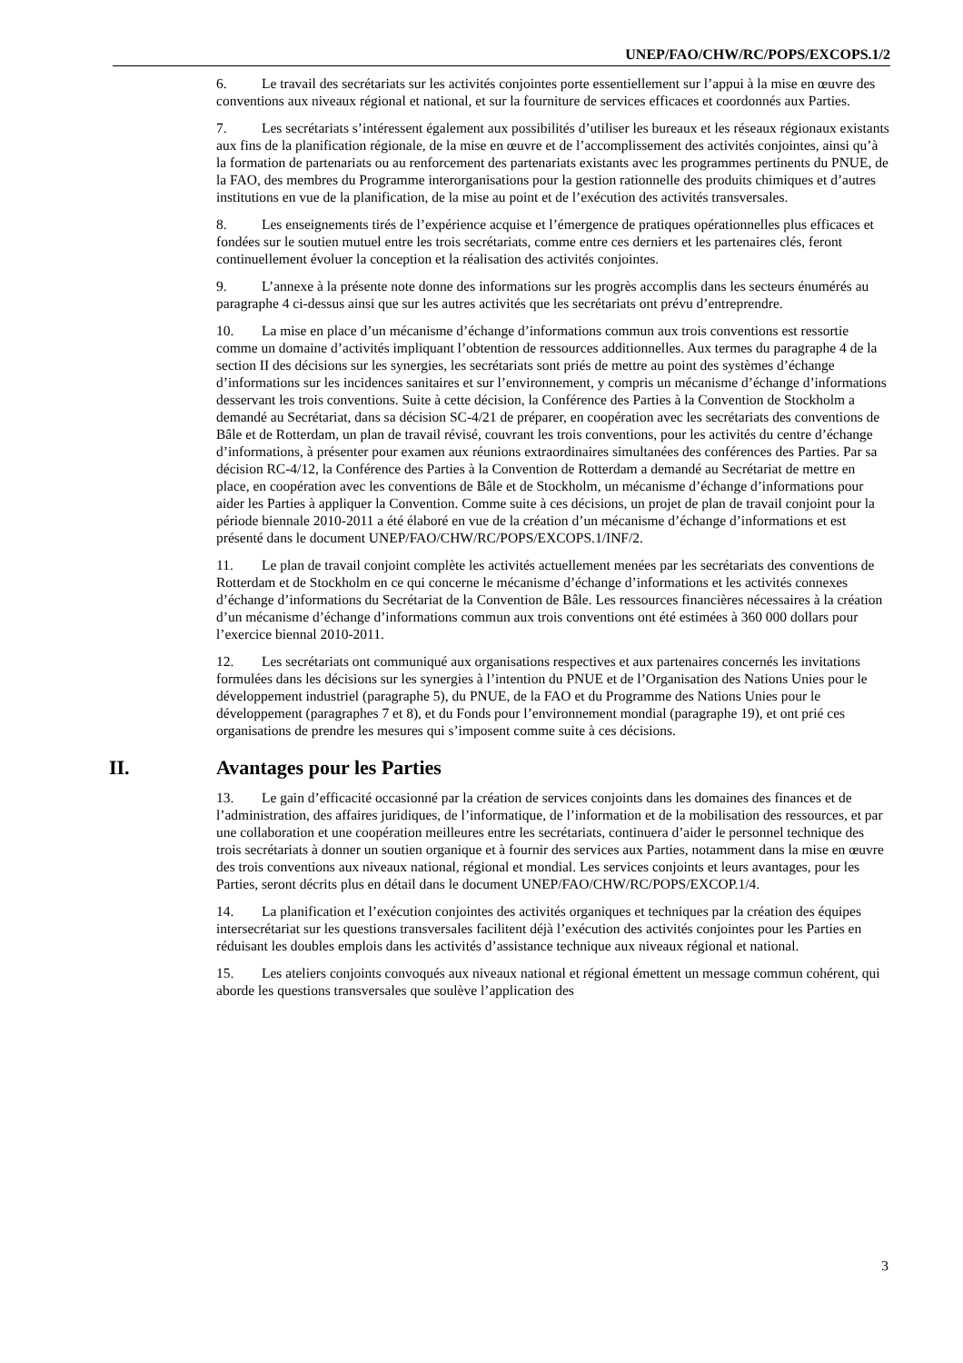UNEP/FAO/CHW/RC/POPS/EXCOPS.1/2
6. Le travail des secrétariats sur les activités conjointes porte essentiellement sur l’appui à la mise en œuvre des conventions aux niveaux régional et national, et sur la fourniture de services efficaces et coordonnés aux Parties.
7. Les secrétariats s’intéressent également aux possibilités d’utiliser les bureaux et les réseaux régionaux existants aux fins de la planification régionale, de la mise en œuvre et de l’accomplissement des activités conjointes, ainsi qu’à la formation de partenariats ou au renforcement des partenariats existants avec les programmes pertinents du PNUE, de la FAO, des membres du Programme interorganisations pour la gestion rationnelle des produits chimiques et d’autres institutions en vue de la planification, de la mise au point et de l’exécution des activités transversales.
8. Les enseignements tirés de l’expérience acquise et l’émergence de pratiques opérationnelles plus efficaces et fondées sur le soutien mutuel entre les trois secrétariats, comme entre ces derniers et les partenaires clés, feront continuellement évoluer la conception et la réalisation des activités conjointes.
9. L’annexe à la présente note donne des informations sur les progrès accomplis dans les secteurs énumérés au paragraphe 4 ci-dessus ainsi que sur les autres activités que les secrétariats ont prévu d’entreprendre.
10. La mise en place d’un mécanisme d’échange d’informations commun aux trois conventions est ressortie comme un domaine d’activités impliquant l’obtention de ressources additionnelles. Aux termes du paragraphe 4 de la section II des décisions sur les synergies, les secrétariats sont priés de mettre au point des systèmes d’échange d’informations sur les incidences sanitaires et sur l’environnement, y compris un mécanisme d’échange d’informations desservant les trois conventions. Suite à cette décision, la Conférence des Parties à la Convention de Stockholm a demandé au Secrétariat, dans sa décision SC-4/21 de préparer, en coopération avec les secrétariats des conventions de Bâle et de Rotterdam, un plan de travail révisé, couvrant les trois conventions, pour les activités du centre d’échange d’informations, à présenter pour examen aux réunions extraordinaires simultanées des conférences des Parties. Par sa décision RC-4/12, la Conférence des Parties à la Convention de Rotterdam a demandé au Secrétariat de mettre en place, en coopération avec les conventions de Bâle et de Stockholm, un mécanisme d’échange d’informations pour aider les Parties à appliquer la Convention. Comme suite à ces décisions, un projet de plan de travail conjoint pour la période biennale 2010-2011 a été élaboré en vue de la création d’un mécanisme d’échange d’informations et est présenté dans le document UNEP/FAO/CHW/RC/POPS/EXCOPS.1/INF/2.
11. Le plan de travail conjoint complète les activités actuellement menées par les secrétariats des conventions de Rotterdam et de Stockholm en ce qui concerne le mécanisme d’échange d’informations et les activités connexes d’échange d’informations du Secrétariat de la Convention de Bâle. Les ressources financières nécessaires à la création d’un mécanisme d’échange d’informations commun aux trois conventions ont été estimées à 360 000 dollars pour l’exercice biennal 2010-2011.
12. Les secrétariats ont communiqué aux organisations respectives et aux partenaires concernés les invitations formulées dans les décisions sur les synergies à l’intention du PNUE et de l’Organisation des Nations Unies pour le développement industriel (paragraphe 5), du PNUE, de la FAO et du Programme des Nations Unies pour le développement (paragraphes 7 et 8), et du Fonds pour l’environnement mondial (paragraphe 19), et ont prié ces organisations de prendre les mesures qui s’imposent comme suite à ces décisions.
II. Avantages pour les Parties
13. Le gain d’efficacité occasionné par la création de services conjoints dans les domaines des finances et de l’administration, des affaires juridiques, de l’informatique, de l’information et de la mobilisation des ressources, et par une collaboration et une coopération meilleures entre les secrétariats, continuera d’aider le personnel technique des trois secrétariats à donner un soutien organique et à fournir des services aux Parties, notamment dans la mise en œuvre des trois conventions aux niveaux national, régional et mondial. Les services conjoints et leurs avantages, pour les Parties, seront décrits plus en détail dans le document UNEP/FAO/CHW/RC/POPS/EXCOP.1/4.
14. La planification et l’exécution conjointes des activités organiques et techniques par la création des équipes intersecrétariat sur les questions transversales facilitent déjà l’exécution des activités conjointes pour les Parties en réduisant les doubles emplois dans les activités d’assistance technique aux niveaux régional et national.
15. Les ateliers conjoints convoqués aux niveaux national et régional émettent un message commun cohérent, qui aborde les questions transversales que soulève l’application des
3